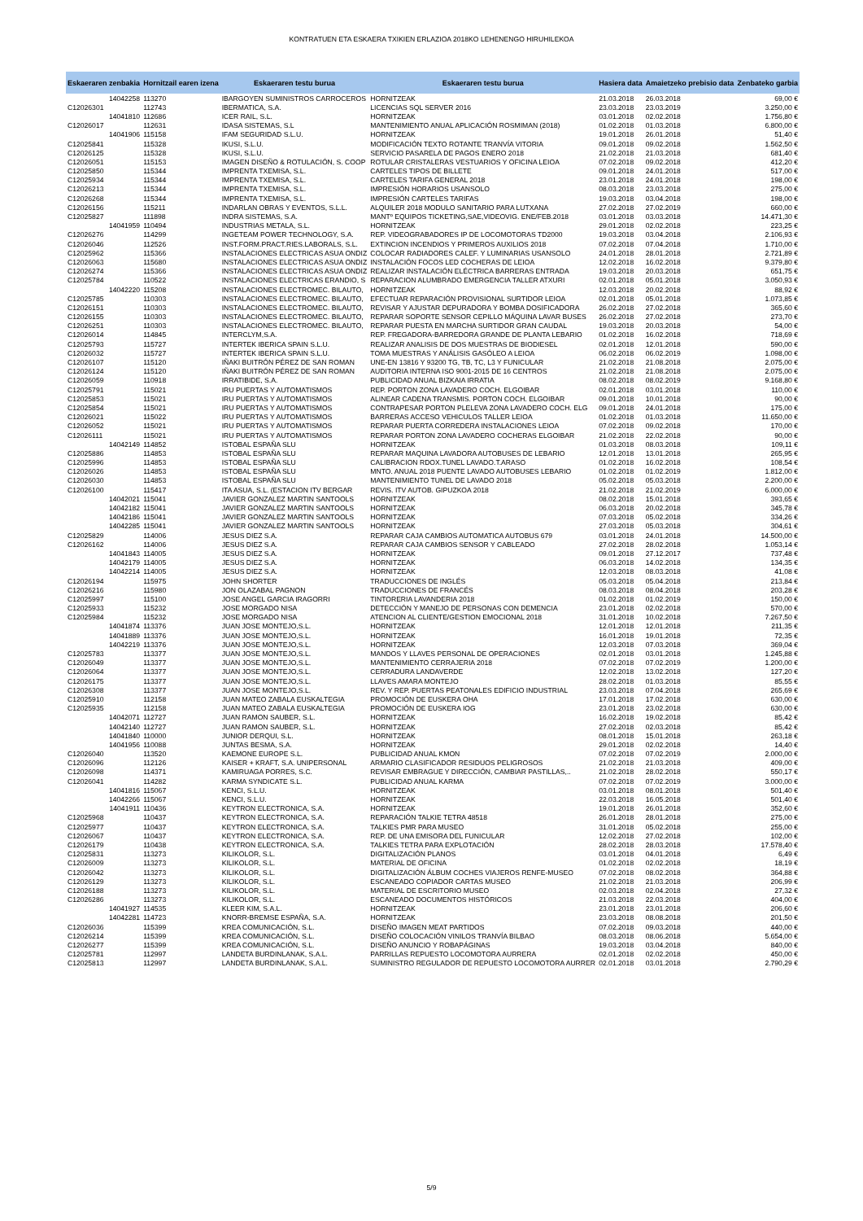KONTRATUEN ETA ESKAERA TXIKIEN ERLAZIOA 2018KO LEHENENGO HIRUHILEKOA
| Eskaeraren zenbakia | Hornitzail earen izena | Eskaeraren testu burua | Eskaeraren testu burua | Hasiera data | Amaietzeko prebisio data | Zenbateko garbia |
| --- | --- | --- | --- | --- | --- | --- |
| 14042258 | 113270 | IBARGOYEN SUMINISTROS CARROCEROS | HORNITZEAK | 21.03.2018 | 26.03.2018 | 69,00 € |
| C12026301 | 112743 | IBERMATICA, S.A. | LICENCIAS SQL SERVER 2016 | 23.03.2018 | 23.03.2019 | 3.250,00 € |
| 14041810 | 112686 | ICER RAIL, S.L. | HORNITZEAK | 03.01.2018 | 02.02.2018 | 1.756,80 € |
| C12026017 | 112631 | IDASA SISTEMAS, S.L | MANTENIMIENTO ANUAL APLICACIÓN ROSMIMAN (2018) | 01.02.2018 | 01.03.2018 | 6.800,00 € |
| 14041906 | 115158 | IFAM SEGURIDAD S.L.U. | HORNITZEAK | 19.01.2018 | 26.01.2018 | 51,40 € |
| C12025841 | 115328 | IKUSI, S.L.U. | MODIFICACIÓN TEXTO ROTANTE TRANVÍA VITORIA | 09.01.2018 | 09.02.2018 | 1.562,50 € |
| C12026125 | 115328 | IKUSI, S.L.U. | SERVICIO PASARELA DE PAGOS ENERO 2018 | 21.02.2018 | 21.03.2018 | 681,40 € |
| C12026051 | 115153 | IMAGEN DISEÑO & ROTULACIÓN, S. COOP | ROTULAR CRISTALERAS VESTUARIOS Y OFICINA LEIOA | 07.02.2018 | 09.02.2018 | 412,20 € |
| C12025850 | 115344 | IMPRENTA TXEMISA, S.L. | CARTELES TIPOS DE BILLETE | 09.01.2018 | 24.01.2018 | 517,00 € |
| C12025934 | 115344 | IMPRENTA TXEMISA, S.L. | CARTELES TARIFA GENERAL 2018 | 23.01.2018 | 24.01.2018 | 198,00 € |
| C12026213 | 115344 | IMPRENTA TXEMISA, S.L. | IMPRESIÓN HORARIOS USANSOLO | 08.03.2018 | 23.03.2018 | 275,00 € |
| C12026268 | 115344 | IMPRENTA TXEMISA, S.L. | IMPRESIÓN CARTELES TARIFAS | 19.03.2018 | 03.04.2018 | 198,00 € |
| C12026156 | 115211 | INDARLAN OBRAS Y EVENTOS, S.L.L. | ALQUILER 2018 MODULO SANITARIO PARA LUTXANA | 27.02.2018 | 27.02.2019 | 660,00 € |
| C12025827 | 111898 | INDRA SISTEMAS, S.A. | MANTº EQUIPOS TICKETING,SAE,VIDEOVIG. ENE/FEB.2018 | 03.01.2018 | 03.03.2018 | 14.471,30 € |
| 14041959 | 110494 | INDUSTRIAS METALA, S.L. | HORNITZEAK | 29.01.2018 | 02.02.2018 | 223,25 € |
| C12026276 | 114299 | INGETEAM POWER TECHNOLOGY, S.A. | REP. VIDEOGRABADORES IP DE LOCOMOTORAS TD2000 | 19.03.2018 | 03.04.2018 | 2.106,93 € |
| C12026046 | 112526 | INST.FORM.PRACT.RIES.LABORALS, S.L. | EXTINCION INCENDIOS Y PRIMEROS AUXILIOS 2018 | 07.02.2018 | 07.04.2018 | 1.710,00 € |
| C12025962 | 115366 | INSTALACIONES ELECTRICAS ASUA ONDIZ | COLOCAR RADIADORES CALEF. Y LUMINARIAS USANSOLO | 24.01.2018 | 28.01.2018 | 2.721,89 € |
| C12026063 | 115680 | INSTALACIONES ELECTRICAS ASUA ONDIZ | INSTALACIÓN FOCOS LED COCHERAS DE LEIOA | 12.02.2018 | 16.02.2018 | 9.379,80 € |
| C12026274 | 115366 | INSTALACIONES ELECTRICAS ASUA ONDIZ | REALIZAR INSTALACIÓN ELÉCTRICA BARRERAS ENTRADA | 19.03.2018 | 20.03.2018 | 651,75 € |
| C12025784 | 110522 | INSTALACIONES ELECTRICAS ERANDIO, S | REPARACION ALUMBRADO EMERGENCIA TALLER ATXURI | 02.01.2018 | 05.01.2018 | 3.050,93 € |
| 14042220 | 115208 | INSTALACIONES ELECTROMEC. BILAUTO, | HORNITZEAK | 12.03.2018 | 20.02.2018 | 88,92 € |
| C12025785 | 110303 | INSTALACIONES ELECTROMEC. BILAUTO, | EFECTUAR REPARACIÓN PROVISIONAL SURTIDOR LEIOA | 02.01.2018 | 05.01.2018 | 1.073,85 € |
| C12026151 | 110303 | INSTALACIONES ELECTROMEC. BILAUTO, | REVISAR Y AJUSTAR DEPURADORA Y BOMBA DOSIFICADORA | 26.02.2018 | 27.02.2018 | 365,60 € |
| C12026155 | 110303 | INSTALACIONES ELECTROMEC. BILAUTO, | REPARAR SOPORTE SENSOR CEPILLO MÁQUINA LAVAR BUSES | 26.02.2018 | 27.02.2018 | 273,70 € |
| C12026251 | 110303 | INSTALACIONES ELECTROMEC. BILAUTO, | REPARAR PUESTA EN MARCHA SURTIDOR GRAN CAUDAL | 19.03.2018 | 20.03.2018 | 54,00 € |
| C12026014 | 114845 | INTERCLYM,S.A. | REP. FREGADORA-BARREDORA GRANDE DE PLANTA LEBARIO | 01.02.2018 | 16.02.2018 | 718,69 € |
| C12025793 | 115727 | INTERTEK IBERICA SPAIN S.L.U. | REALIZAR ANALISIS DE DOS MUESTRAS DE BIODIESEL | 02.01.2018 | 12.01.2018 | 590,00 € |
| C12026032 | 115727 | INTERTEK IBERICA SPAIN S.L.U. | TOMA MUESTRAS Y ANÁLISIS GASÓLEO A LEIOA | 06.02.2018 | 06.02.2019 | 1.098,00 € |
| C12026107 | 115120 | IÑAKI BUITRÓN PÉREZ DE SAN ROMAN | UNE-EN 13816 Y 93200 TG, TB, TC, L3 Y FUNICULAR | 21.02.2018 | 21.08.2018 | 2.075,00 € |
| C12026124 | 115120 | IÑAKI BUITRÓN PÉREZ DE SAN ROMAN | AUDITORIA INTERNA ISO 9001-2015 DE 16 CENTROS | 21.02.2018 | 21.08.2018 | 2.075,00 € |
| C12026059 | 110918 | IRRATIBIDE, S.A. | PUBLICIDAD ANUAL BIZKAIA IRRATIA | 08.02.2018 | 08.02.2019 | 9.168,80 € |
| C12025791 | 115021 | IRU PUERTAS Y AUTOMATISMOS | REP. PORTON ZONA LAVADERO COCH. ELGOIBAR | 02.01.2018 | 03.01.2018 | 110,00 € |
| C12025853 | 115021 | IRU PUERTAS Y AUTOMATISMOS | ALINEAR CADENA TRANSMIS. PORTON COCH. ELGOIBAR | 09.01.2018 | 10.01.2018 | 90,00 € |
| C12025854 | 115021 | IRU PUERTAS Y AUTOMATISMOS | CONTRAPESAR PORTON PLELEVA ZONA LAVADERO COCH. ELG | 09.01.2018 | 24.01.2018 | 175,00 € |
| C12026021 | 115022 | IRU PUERTAS Y AUTOMATISMOS | BARRERAS ACCESO VEHICULOS TALLER LEIOA | 01.02.2018 | 01.03.2018 | 11.650,00 € |
| C12026052 | 115021 | IRU PUERTAS Y AUTOMATISMOS | REPARAR PUERTA CORREDERA INSTALACIONES LEIOA | 07.02.2018 | 09.02.2018 | 170,00 € |
| C12026111 | 115021 | IRU PUERTAS Y AUTOMATISMOS | REPARAR PORTON ZONA LAVADERO COCHERAS ELGOIBAR | 21.02.2018 | 22.02.2018 | 90,00 € |
| 14042149 | 114852 | ISTOBAL ESPAÑA SLU | HORNITZEAK | 01.03.2018 | 08.03.2018 | 109,11 € |
| C12025886 | 114853 | ISTOBAL ESPAÑA SLU | REPARAR MAQUINA LAVADORA AUTOBUSES DE LEBARIO | 12.01.2018 | 13.01.2018 | 265,95 € |
| C12025996 | 114853 | ISTOBAL ESPAÑA SLU | CALIBRACION RDOX.TUNEL LAVADO.T.ARASO | 01.02.2018 | 16.02.2018 | 108,54 € |
| C12026026 | 114853 | ISTOBAL ESPAÑA SLU | MNTO. ANUAL 2018 PUENTE LAVADO AUTOBUSES LEBARIO | 01.02.2018 | 01.02.2019 | 1.812,00 € |
| C12026030 | 114853 | ISTOBAL ESPAÑA SLU | MANTENIMIENTO TUNEL DE LAVADO 2018 | 05.02.2018 | 05.03.2018 | 2.200,00 € |
| C12026100 | 115417 | ITA ASUA, S.L. (ESTACION ITV BERGAR | REVIS. ITV AUTOB. GIPUZKOA 2018 | 21.02.2018 | 21.02.2019 | 6.000,00 € |
| 14042021 | 115041 | JAVIER GONZALEZ MARTIN SANTOOLS | HORNITZEAK | 08.02.2018 | 15.01.2018 | 393,65 € |
| 14042182 | 115041 | JAVIER GONZALEZ MARTIN SANTOOLS | HORNITZEAK | 06.03.2018 | 20.02.2018 | 345,78 € |
| 14042186 | 115041 | JAVIER GONZALEZ MARTIN SANTOOLS | HORNITZEAK | 07.03.2018 | 05.02.2018 | 334,26 € |
| 14042285 | 115041 | JAVIER GONZALEZ MARTIN SANTOOLS | HORNITZEAK | 27.03.2018 | 05.03.2018 | 304,61 € |
| C12025829 | 114006 | JESUS DIEZ S.A. | REPARAR CAJA CAMBIOS AUTOMATICA AUTOBUS 679 | 03.01.2018 | 24.01.2018 | 14.500,00 € |
| C12026162 | 114006 | JESUS DIEZ S.A. | REPARAR CAJA CAMBIOS SENSOR Y CABLEADO | 27.02.2018 | 28.02.2018 | 1.053,14 € |
| 14041843 | 114005 | JESUS DIEZ S.A. | HORNITZEAK | 09.01.2018 | 27.12.2017 | 737,48 € |
| 14042179 | 114005 | JESUS DIEZ S.A. | HORNITZEAK | 06.03.2018 | 14.02.2018 | 134,35 € |
| 14042214 | 114005 | JESUS DIEZ S.A. | HORNITZEAK | 12.03.2018 | 08.03.2018 | 41,08 € |
| C12026194 | 115975 | JOHN SHORTER | TRADUCCIONES DE INGLÉS | 05.03.2018 | 05.04.2018 | 213,84 € |
| C12026216 | 115980 | JON OLAZABAL PAGNON | TRADUCCIONES DE FRANCÉS | 08.03.2018 | 08.04.2018 | 203,28 € |
| C12025997 | 115100 | JOSE ANGEL GARCIA IRAGORRI | TINTORERIA LAVANDERIA 2018 | 01.02.2018 | 01.02.2019 | 150,00 € |
| C12025933 | 115232 | JOSE MORGADO NISA | DETECCIÓN Y MANEJO DE PERSONAS CON DEMENCIA | 23.01.2018 | 02.02.2018 | 570,00 € |
| C12025984 | 115232 | JOSE MORGADO NISA | ATENCION AL CLIENTE/GESTION EMOCIONAL 2018 | 31.01.2018 | 10.02.2018 | 7.267,50 € |
| 14041874 | 113376 | JUAN JOSE MONTEJO,S.L. | HORNITZEAK | 12.01.2018 | 12.01.2018 | 211,35 € |
| 14041889 | 113376 | JUAN JOSE MONTEJO,S.L. | HORNITZEAK | 16.01.2018 | 19.01.2018 | 72,35 € |
| 14042219 | 113376 | JUAN JOSE MONTEJO,S.L. | HORNITZEAK | 12.03.2018 | 07.03.2018 | 369,04 € |
| C12025783 | 113377 | JUAN JOSE MONTEJO,S.L. | MANDOS Y LLAVES PERSONAL DE OPERACIONES | 02.01.2018 | 03.01.2018 | 1.245,88 € |
| C12026049 | 113377 | JUAN JOSE MONTEJO,S.L. | MANTENIMIENTO CERRAJERIA 2018 | 07.02.2018 | 07.02.2019 | 1.200,00 € |
| C12026064 | 113377 | JUAN JOSE MONTEJO,S.L. | CERRADURA LANDAVERDE | 12.02.2018 | 13.02.2018 | 127,20 € |
| C12026175 | 113377 | JUAN JOSE MONTEJO,S.L. | LLAVES AMARA MONTEJO | 28.02.2018 | 01.03.2018 | 85,55 € |
| C12026308 | 113377 | JUAN JOSE MONTEJO,S.L. | REV. Y REP. PUERTAS PEATONALES EDIFICIO INDUSTRIAL | 23.03.2018 | 07.04.2018 | 265,69 € |
| C12025910 | 112158 | JUAN MATEO ZABALA EUSKALTEGIA | PROMOCIÓN DE EUSKERA OHA | 17.01.2018 | 17.02.2018 | 630,00 € |
| C12025935 | 112158 | JUAN MATEO ZABALA EUSKALTEGIA | PROMOCIÓN DE EUSKERA IOG | 23.01.2018 | 23.02.2018 | 630,00 € |
| 14042071 | 112727 | JUAN RAMON SAUBER, S.L. | HORNITZEAK | 16.02.2018 | 19.02.2018 | 85,42 € |
| 14042140 | 112727 | JUAN RAMON SAUBER, S.L. | HORNITZEAK | 27.02.2018 | 02.03.2018 | 85,42 € |
| 14041840 | 110000 | JUNIOR DERQUI, S.L. | HORNITZEAK | 08.01.2018 | 15.01.2018 | 263,18 € |
| 14041956 | 110088 | JUNTAS BESMA, S.A. | HORNITZEAK | 29.01.2018 | 02.02.2018 | 14,40 € |
| C12026040 | 113520 | KAEMONE EUROPE S.L. | PUBLICIDAD ANUAL KMON | 07.02.2018 | 07.02.2019 | 2.000,00 € |
| C12026096 | 112126 | KAISER + KRAFT, S.A. UNIPERSONAL | ARMARIO CLASIFICADOR RESIDUOS PELIGROSOS | 21.02.2018 | 21.03.2018 | 409,00 € |
| C12026098 | 114371 | KAMIRUAGA PORRES, S.C. | REVISAR EMBRAGUE Y DIRECCIÓN, CAMBIAR PASTILLAS,.. | 21.02.2018 | 28.02.2018 | 550,17 € |
| C12026041 | 114282 | KARMA SYNDICATE S.L. | PUBLICIDAD ANUAL KARMA | 07.02.2018 | 07.02.2019 | 3.000,00 € |
| 14041816 | 115067 | KENCI, S.L.U. | HORNITZEAK | 03.01.2018 | 08.01.2018 | 501,40 € |
| 14042266 | 115067 | KENCI, S.L.U. | HORNITZEAK | 22.03.2018 | 16.05.2018 | 501,40 € |
| 14041911 | 110436 | KEYTRON ELECTRONICA, S.A. | HORNITZEAK | 19.01.2018 | 26.01.2018 | 352,60 € |
| C12025968 | 110437 | KEYTRON ELECTRONICA, S.A. | REPARACIÓN TALKIE TETRA 48518 | 26.01.2018 | 28.01.2018 | 275,00 € |
| C12025977 | 110437 | KEYTRON ELECTRONICA, S.A. | TALKIES PMR PARA MUSEO | 31.01.2018 | 05.02.2018 | 255,00 € |
| C12026067 | 110437 | KEYTRON ELECTRONICA, S.A. | REP. DE UNA EMISORA DEL FUNICULAR | 12.02.2018 | 27.02.2018 | 102,00 € |
| C12026179 | 110438 | KEYTRON ELECTRONICA, S.A. | TALKIES TETRA PARA EXPLOTACIÓN | 28.02.2018 | 28.03.2018 | 17.578,40 € |
| C12025831 | 113273 | KILIKOLOR, S.L. | DIGITALIZACIÓN PLANOS | 03.01.2018 | 04.01.2018 | 6,49 € |
| C12026009 | 113273 | KILIKOLOR, S.L. | MATERIAL DE OFICINA | 01.02.2018 | 02.02.2018 | 18,19 € |
| C12026042 | 113273 | KILIKOLOR, S.L. | DIGITALIZACIÓN ÁLBUM COCHES VIAJEROS RENFE-MUSEO | 07.02.2018 | 08.02.2018 | 364,88 € |
| C12026129 | 113273 | KILIKOLOR, S.L. | ESCANEADO COPIADOR CARTAS MUSEO | 21.02.2018 | 21.03.2018 | 206,99 € |
| C12026188 | 113273 | KILIKOLOR, S.L. | MATERIAL DE ESCRITORIO MUSEO | 02.03.2018 | 02.04.2018 | 27,32 € |
| C12026286 | 113273 | KILIKOLOR, S.L. | ESCANEADO DOCUMENTOS HISTÓRICOS | 21.03.2018 | 22.03.2018 | 404,00 € |
| 14041927 | 114535 | KLEER KIM, S.A.L. | HORNITZEAK | 23.01.2018 | 23.01.2018 | 206,60 € |
| 14042281 | 114723 | KNORR-BREMSE ESPAÑA, S.A. | HORNITZEAK | 23.03.2018 | 08.08.2018 | 201,50 € |
| C12026036 | 115399 | KREA COMUNICACIÓN, S.L. | DISEÑO IMAGEN MEAT PARTIDOS | 07.02.2018 | 09.03.2018 | 440,00 € |
| C12026214 | 115399 | KREA COMUNICACIÓN, S.L. | DISEÑO COLOCACIÓN VINILOS TRANVÍA BILBAO | 08.03.2018 | 08.06.2018 | 5.654,00 € |
| C12026277 | 115399 | KREA COMUNICACIÓN, S.L. | DISEÑO ANUNCIO Y ROBAPÁGINAS | 19.03.2018 | 03.04.2018 | 840,00 € |
| C12025781 | 112997 | LANDETA BURDINLANAK, S.A.L. | PARRILLAS REPUESTO LOCOMOTORA AURRERA | 02.01.2018 | 02.02.2018 | 450,00 € |
| C12025813 | 112997 | LANDETA BURDINLANAK, S.A.L. | SUMINISTRO REGULADOR DE REPUESTO LOCOMOTORA AURRER | 02.01.2018 | 03.01.2018 | 2.790,29 € |
5/9